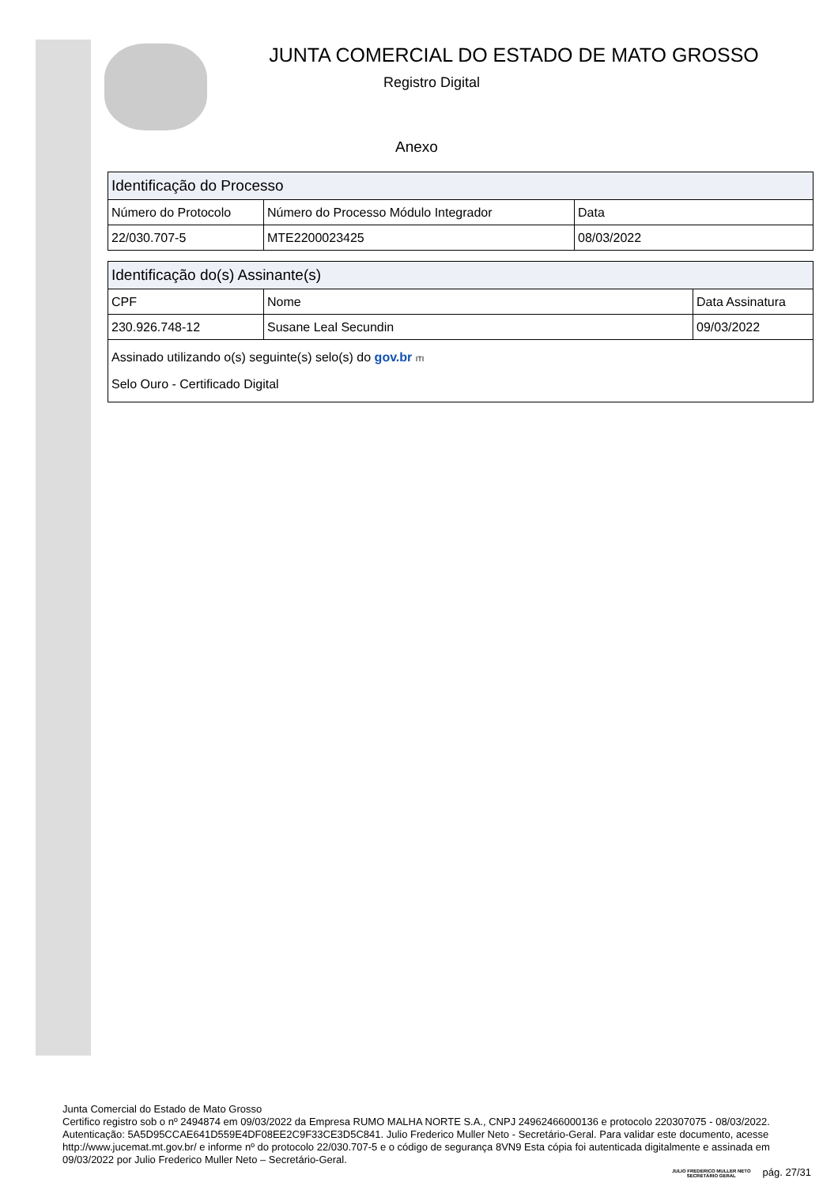JUNTA COMERCIAL DO ESTADO DE MATO GROSSO
Registro Digital
Anexo
| Identificação do Processo | | |
| --- | --- | --- |
| Número do Protocolo | Número do Processo Módulo Integrador | Data |
| 22/030.707-5 | MTE2200023425 | 08/03/2022 |
| Identificação do(s) Assinante(s) | | |
| --- | --- | --- |
| CPF | Nome | Data Assinatura |
| 230.926.748-12 | Susane Leal Secundin | 09/03/2022 |
| Assinado utilizando o(s) seguinte(s) selo(s) do gov.br ITI Selo Ouro - Certificado Digital | | |
Junta Comercial do Estado de Mato Grosso
Certifico registro sob o nº 2494874 em 09/03/2022 da Empresa RUMO MALHA NORTE S.A., CNPJ 24962466000136 e protocolo 220307075 - 08/03/2022. Autenticação: 5A5D95CCAE641D559E4DF08EE2C9F33CE3D5C841. Julio Frederico Muller Neto - Secretário-Geral. Para validar este documento, acesse http://www.jucemat.mt.gov.br/ e informe nº do protocolo 22/030.707-5 e o código de segurança 8VN9 Esta cópia foi autenticada digitalmente e assinada em 09/03/2022 por Julio Frederico Muller Neto – Secretário-Geral.
JULIO FREDERICO MULLER NETO
SECRETÁRIO GERAL
pág. 27/31